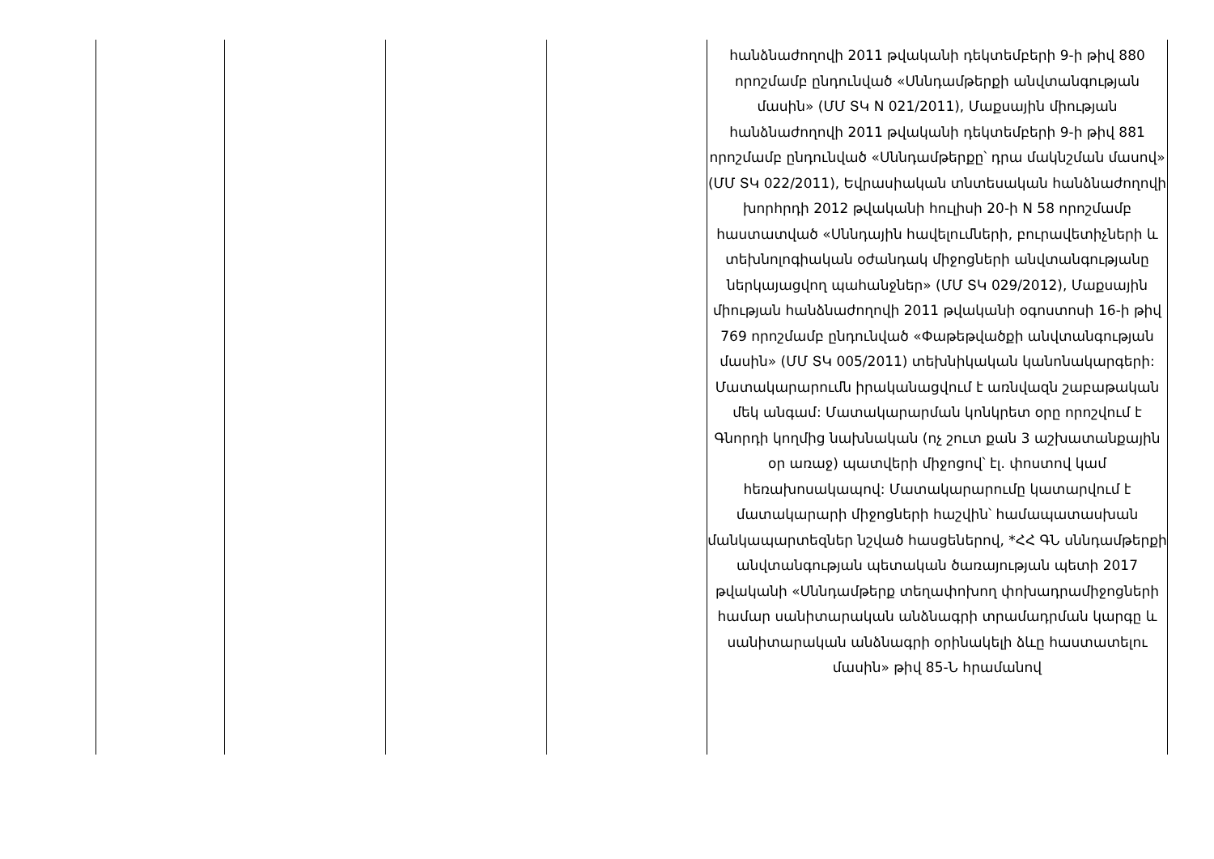| | | | | հանձնաժողովի 2011 թվականի դեկտեմբերի 9-ի թիվ 880 որոշմամբ ընդունված «Սննդամթերքի անվտանգության մասին» (ՄՄ ՏԿ N 021/2011), Մաքսային միության հանձնաժողովի 2011 թվականի դեկտեմբերի 9-ի թիվ 881 որոշմամբ ընդունված «Սննդամթերքը՝ դրա մակնշման մասով» (ՄՄ ՏԿ 022/2011), Եվրասիական տնտեսական հանձնաժողովի խորհրդի 2012 թվականի հուլիսի 20-ի N 58 որոշմամբ հաստատված «Սննդային հավելումների, բուրավետիչների և տեխնոլոգիական օժանդակ միջոցների անվտանգությանը ներկայացվող պահանջներ» (ՄՄ ՏԿ 029/2012), Մաքսային միության հանձնաժողովի 2011 թվականի օգոստոսի 16-ի թիվ 769 որոշմամբ ընդունված «Փաթեթվածքի անվտանգության մասին» (ՄՄ ՏԿ 005/2011) տեխնիկական կանոնակարգերի: Մատակարարումն իրականացվում է առնվազն շաբաթական մեկ անգամ: Մատակարարման կոնկրետ օրը որոշվում է Գնորդի կողմից նախնական (ոչ շուտ քան 3 աշխատանքային օր առաջ) պատվերի միջոցով՝ էլ. փոստով կամ հեռախոսակապով: Մատակարարումը կատարվում է մատակարարի միջոցների հաշվին՝ համապատասխան մանկապարտեզներ նշված հասցեներով, *ՀՀ ԳՆ սննդամթերքի անվտանգության պետական ծառայության պետի 2017 թվականի «Սննդամթերք տեղափոխող փոխադրամիջոցների համար սանիտարական անձնագրի տրամադրման կարգը և սանիտարական անձնագրի օրինակելի ձևը հաստատելու մասին» թիվ 85-Ն հրամանով |